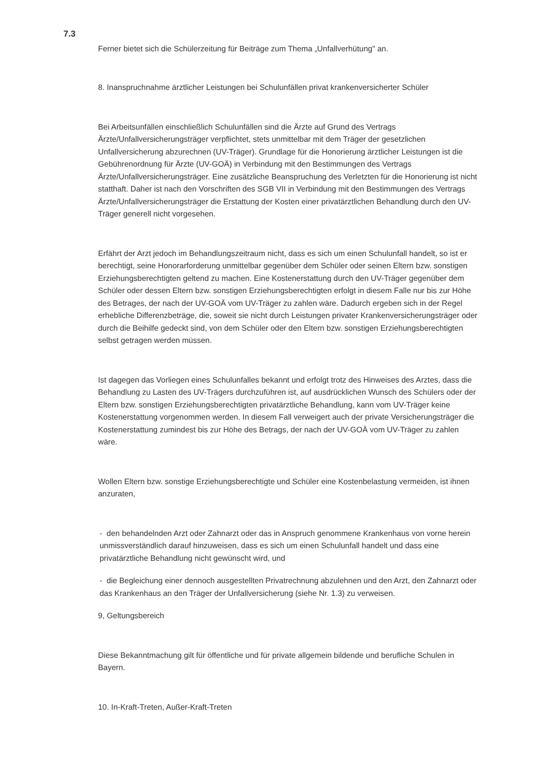7.3
Ferner bietet sich die Schülerzeitung für Beiträge zum Thema „Unfallverhütung" an.
8. Inanspruchnahme ärztlicher Leistungen bei Schulunfällen privat krankenversicherter Schüler
Bei Arbeitsunfällen einschließlich Schulunfällen sind die Ärzte auf Grund des Vertrags Ärzte/Unfallversicherungsträger verpflichtet, stets unmittelbar mit dem Träger der gesetzlichen Unfallversicherung abzurechnen (UV-Träger). Grundlage für die Honorierung ärztlicher Leistungen ist die Gebührenordnung für Ärzte (UV-GOÄ) in Verbindung mit den Bestimmungen des Vertrags Ärzte/Unfallversicherungsträger. Eine zusätzliche Beanspruchung des Verletzten für die Honorierung ist nicht statthaft. Daher ist nach den Vorschriften des SGB VII in Verbindung mit den Bestimmungen des Vertrags Ärzte/Unfallversicherungsträger die Erstattung der Kosten einer privatärztlichen Behandlung durch den UV-Träger generell nicht vorgesehen.
Erfährt der Arzt jedoch im Behandlungszeitraum nicht, dass es sich um einen Schulunfall handelt, so ist er berechtigt, seine Honorarforderung unmittelbar gegenüber dem Schüler oder seinen Eltern bzw. sonstigen Erziehungsberechtigten geltend zu machen. Eine Kostenerstattung durch den UV-Träger gegenüber dem Schüler oder dessen Eltern bzw. sonstigen Erziehungsberechtigten erfolgt in diesem Falle nur bis zur Höhe des Betrages, der nach der UV-GOÄ vom UV-Träger zu zahlen wäre. Dadurch ergeben sich in der Regel erhebliche Differenzbeträge, die, soweit sie nicht durch Leistungen privater Krankenversicherungsträger oder durch die Beihilfe gedeckt sind, von dem Schüler oder den Eltern bzw. sonstigen Erziehungsberechtigten selbst getragen werden müssen.
Ist dagegen das Vorliegen eines Schulunfalles bekannt und erfolgt trotz des Hinweises des Arztes, dass die Behandlung zu Lasten des UV-Trägers durchzuführen ist, auf ausdrücklichen Wunsch des Schülers oder der Eltern bzw. sonstigen Erziehungsberechtigten privatärztliche Behandlung, kann vom UV-Träger keine Kostenerstattung vorgenommen werden. In diesem Fall verweigert auch der private Versicherungsträger die Kostenerstattung zumindest bis zur Höhe des Betrags, der nach der UV-GOÄ vom UV-Träger zu zahlen wäre.
Wollen Eltern bzw. sonstige Erziehungsberechtigte und Schüler eine Kostenbelastung vermeiden, ist ihnen anzuraten,
- den behandelnden Arzt oder Zahnarzt oder das in Anspruch genommene Krankenhaus von vorne herein unmissverständlich darauf hinzuweisen, dass es sich um einen Schulunfall handelt und dass eine privatärztliche Behandlung nicht gewünscht wird, und
- die Begleichung einer dennoch ausgestellten Privatrechnung abzulehnen und den Arzt, den Zahnarzt oder das Krankenhaus an den Träger der Unfallversicherung (siehe Nr. 1.3) zu verweisen.
9, Geltungsbereich
Diese Bekanntmachung gilt für öffentliche und für private allgemein bildende und berufliche Schulen in Bayern.
10. In-Kraft-Treten, Außer-Kraft-Treten